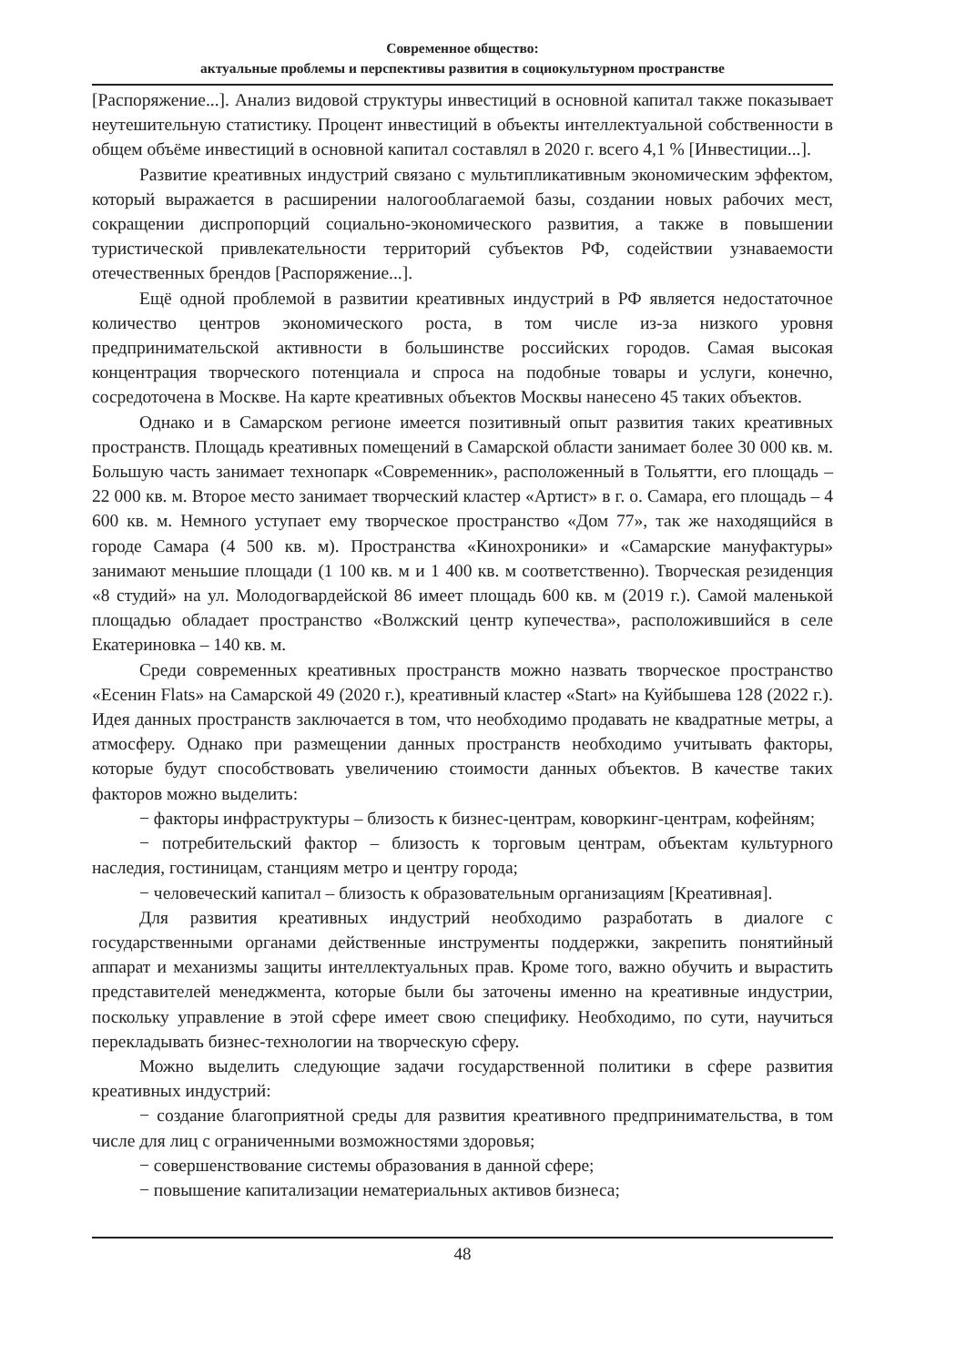Современное общество:
актуальные проблемы и перспективы развития в социокультурном пространстве
[Распоряжение...]. Анализ видовой структуры инвестиций в основной капитал также показывает неутешительную статистику. Процент инвестиций в объекты интеллектуальной собственности в общем объёме инвестиций в основной капитал составлял в 2020 г. всего 4,1 % [Инвестиции...].
Развитие креативных индустрий связано с мультипликативным экономическим эффектом, который выражается в расширении налогооблагаемой базы, создании новых рабочих мест, сокращении диспропорций социально-экономического развития, а также в повышении туристической привлекательности территорий субъектов РФ, содействии узнаваемости отечественных брендов [Распоряжение...].
Ещё одной проблемой в развитии креативных индустрий в РФ является недостаточное количество центров экономического роста, в том числе из-за низкого уровня предпринимательской активности в большинстве российских городов. Самая высокая концентрация творческого потенциала и спроса на подобные товары и услуги, конечно, сосредоточена в Москве. На карте креативных объектов Москвы нанесено 45 таких объектов.
Однако и в Самарском регионе имеется позитивный опыт развития таких креативных пространств. Площадь креативных помещений в Самарской области занимает более 30 000 кв. м. Большую часть занимает технопарк «Современник», расположенный в Тольятти, его площадь – 22 000 кв. м. Второе место занимает творческий кластер «Артист» в г. о. Самара, его площадь – 4 600 кв. м. Немного уступает ему творческое пространство «Дом 77», так же находящийся в городе Самара (4 500 кв. м). Пространства «Кинохроники» и «Самарские мануфактуры» занимают меньшие площади (1 100 кв. м и 1 400 кв. м соответственно). Творческая резиденция «8 студий» на ул. Молодогвардейской 86 имеет площадь 600 кв. м (2019 г.). Самой маленькой площадью обладает пространство «Волжский центр купечества», расположившийся в селе Екатериновка – 140 кв. м.
Среди современных креативных пространств можно назвать творческое пространство «Есенин Flats» на Самарской 49 (2020 г.), креативный кластер «Start» на Куйбышева 128 (2022 г.). Идея данных пространств заключается в том, что необходимо продавать не квадратные метры, а атмосферу. Однако при размещении данных пространств необходимо учитывать факторы, которые будут способствовать увеличению стоимости данных объектов. В качестве таких факторов можно выделить:
− факторы инфраструктуры – близость к бизнес-центрам, коворкинг-центрам, кофейням;
− потребительский фактор – близость к торговым центрам, объектам культурного наследия, гостиницам, станциям метро и центру города;
− человеческий капитал – близость к образовательным организациям [Креативная].
Для развития креативных индустрий необходимо разработать в диалоге с государственными органами действенные инструменты поддержки, закрепить понятийный аппарат и механизмы защиты интеллектуальных прав. Кроме того, важно обучить и вырастить представителей менеджмента, которые были бы заточены именно на креативные индустрии, поскольку управление в этой сфере имеет свою специфику. Необходимо, по сути, научиться перекладывать бизнес-технологии на творческую сферу.
Можно выделить следующие задачи государственной политики в сфере развития креативных индустрий:
− создание благоприятной среды для развития креативного предпринимательства, в том числе для лиц с ограниченными возможностями здоровья;
− совершенствование системы образования в данной сфере;
− повышение капитализации нематериальных активов бизнеса;
48